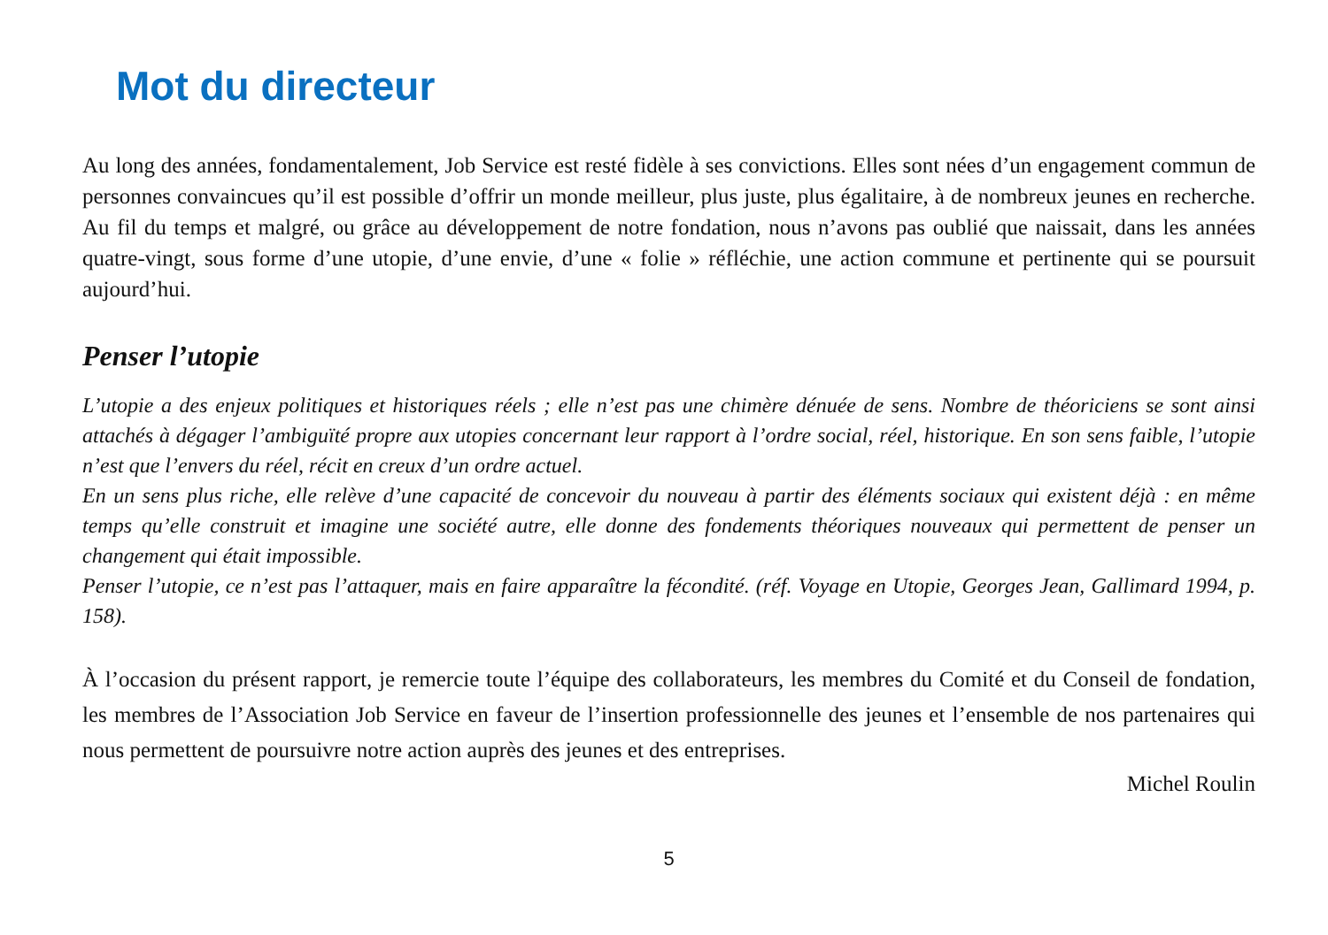Mot du directeur
Au long des années, fondamentalement, Job Service est resté fidèle à ses convictions. Elles sont nées d’un engagement commun de personnes convaincues qu’il est possible d’offrir un monde meilleur, plus juste, plus égalitaire, à de nombreux jeunes en recherche. Au fil du temps et malgré, ou grâce au développement de notre fondation, nous n’avons pas oublié que naissait, dans les années quatre-vingt, sous forme d’une utopie, d’une envie, d’une « folie » réfléchie, une action commune et pertinente qui se poursuit aujourd’hui.
Penser l’utopie
L’utopie a des enjeux politiques et historiques réels ; elle n’est pas une chimère dénuée de sens. Nombre de théoriciens se sont ainsi attachés à dégager l’ambiguïté propre aux utopies concernant leur rapport à l’ordre social, réel, historique. En son sens faible, l’utopie n’est que l’envers du réel, récit en creux d’un ordre actuel.
En un sens plus riche, elle relève d’une capacité de concevoir du nouveau à partir des éléments sociaux qui existent déjà : en même temps qu’elle construit et imagine une société autre, elle donne des fondements théoriques nouveaux qui permettent de penser un changement qui était impossible.
Penser l’utopie, ce n’est pas l’attaquer, mais en faire apparaître la fécondité. (réf. Voyage en Utopie, Georges Jean, Gallimard 1994, p. 158).
À l’occasion du présent rapport, je remercie toute l’équipe des collaborateurs, les membres du Comité et du Conseil de fondation, les membres de l’Association Job Service en faveur de l’insertion professionnelle des jeunes et l’ensemble de nos partenaires qui nous permettent de poursuivre notre action auprès des jeunes et des entreprises.
Michel Roulin
5